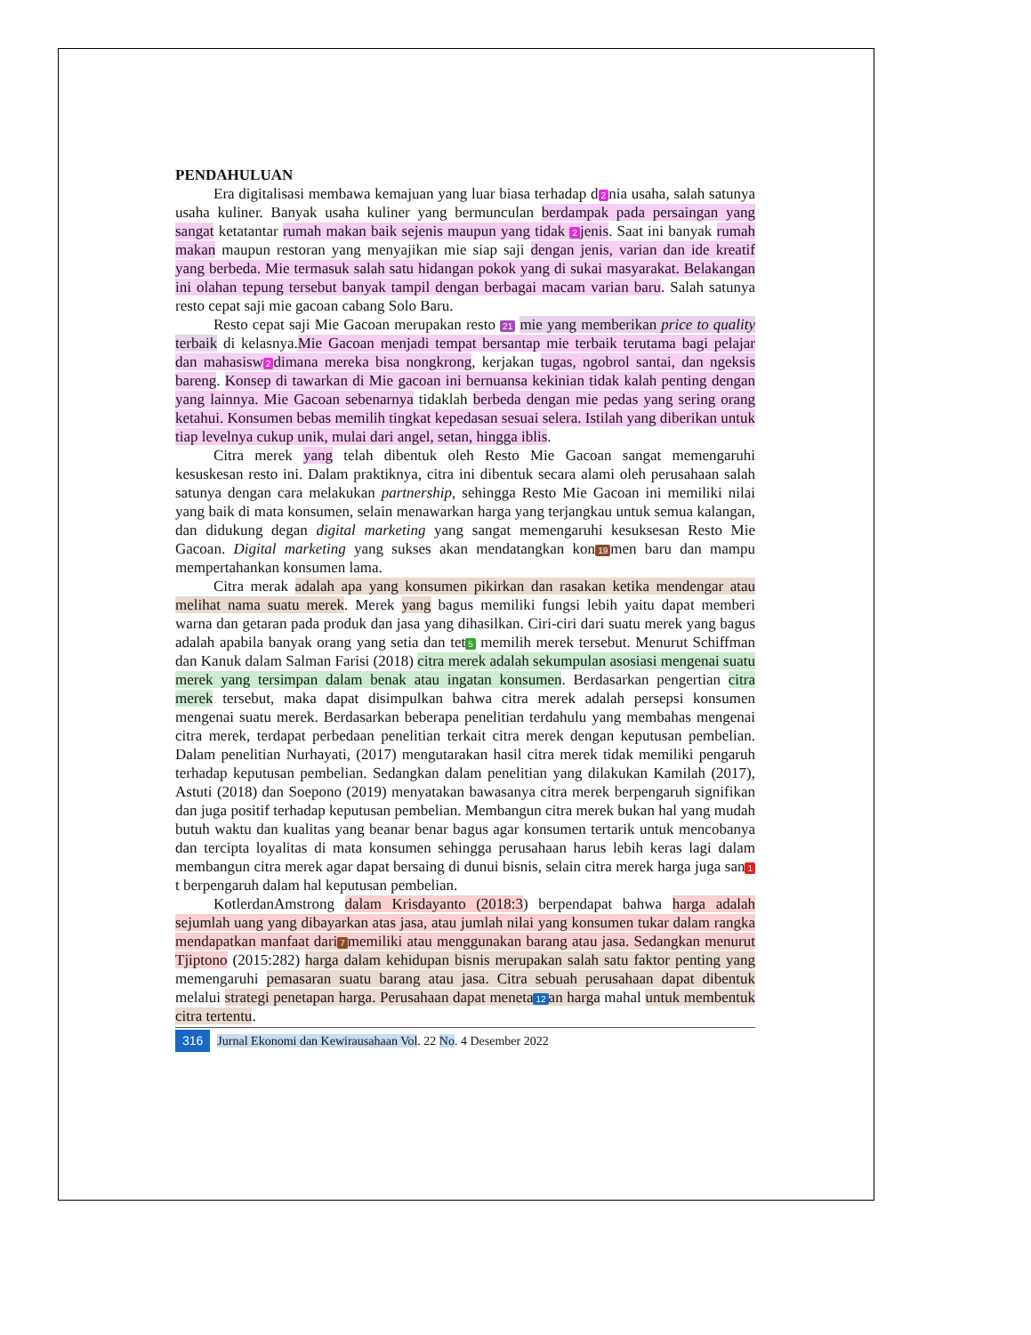PENDAHULUAN
Era digitalisasi membawa kemajuan yang luar biasa terhadap d 2 nia usaha, salah satunya usaha kuliner. Banyak usaha kuliner yang bermunculan berdampak pada persaingan yang sangat ketatantar rumah makan baik sejenis maupun yang tidak 2 jenis. Saat ini banyak rumah makan maupun restoran yang menyajikan mie siap saji dengan jenis, varian dan ide kreatif yang berbeda. Mie termasuk salah satu hidangan pokok yang di sukai masyarakat. Belakangan ini olahan tepung tersebut banyak tampil dengan berbagai macam varian baru. Salah satunya resto cepat saji mie gacoan cabang Solo Baru.
Resto cepat saji Mie Gacoan merupakan resto 21 mie yang memberikan price to quality terbaik di kelasnya.Mie Gacoan menjadi tempat bersantap mie terbaik terutama bagi pelajar dan mahasisw 2 dimana mereka bisa nongkrong, kerjakan tugas, ngobrol santai, dan ngeksis bareng. Konsep di tawarkan di Mie gacoan ini bernuansa kekinian tidak kalah penting dengan yang lainnya. Mie Gacoan sebenarnya tidaklah berbeda dengan mie pedas yang sering orang ketahui. Konsumen bebas memilih tingkat kepedasan sesuai selera. Istilah yang diberikan untuk tiap levelnya cukup unik, mulai dari angel, setan, hingga iblis.
Citra merek yang telah dibentuk oleh Resto Mie Gacoan sangat memengaruhi kesuskesan resto ini. Dalam praktiknya, citra ini dibentuk secara alami oleh perusahaan salah satunya dengan cara melakukan partnership, sehingga Resto Mie Gacoan ini memiliki nilai yang baik di mata konsumen, selain menawarkan harga yang terjangkau untuk semua kalangan, dan didukung degan digital marketing yang sangat memengaruhi kesuksesan Resto Mie Gacoan. Digital marketing yang sukses akan mendatangkan kon 19 men baru dan mampu mempertahankan konsumen lama.
Citra merak adalah apa yang konsumen pikirkan dan rasakan ketika mendengar atau melihat nama suatu merek. Merek yang bagus memiliki fungsi lebih yaitu dapat memberi warna dan getaran pada produk dan jasa yang dihasilkan. Ciri-ciri dari suatu merek yang bagus adalah apabila banyak orang yang setia dan tet 5 memilih merek tersebut. Menurut Schiffman dan Kanuk dalam Salman Farisi (2018) citra merek adalah sekumpulan asosiasi mengenai suatu merek yang tersimpan dalam benak atau ingatan konsumen. Berdasarkan pengertian citra merek tersebut, maka dapat disimpulkan bahwa citra merek adalah persepsi konsumen mengenai suatu merek. Berdasarkan beberapa penelitian terdahulu yang membahas mengenai citra merek, terdapat perbedaan penelitian terkait citra merek dengan keputusan pembelian. Dalam penelitian Nurhayati, (2017) mengutarakan hasil citra merek tidak memiliki pengaruh terhadap keputusan pembelian. Sedangkan dalam penelitian yang dilakukan Kamilah (2017), Astuti (2018) dan Soepono (2019) menyatakan bawasanya citra merek berpengaruh signifikan dan juga positif terhadap keputusan pembelian. Membangun citra merek bukan hal yang mudah butuh waktu dan kualitas yang beanar benar bagus agar konsumen tertarik untuk mencobanya dan tercipta loyalitas di mata konsumen sehingga perusahaan harus lebih keras lagi dalam membangun citra merek agar dapat bersaing di dunui bisnis, selain citra merek harga juga san 1 t berpengaruh dalam hal keputusan pembelian.
KotlerdanAmstrong dalam Krisdayanto (2018:3) berpendapat bahwa harga adalah sejumlah uang yang dibayarkan atas jasa, atau jumlah nilai yang konsumen tukar dalam rangka mendapatkan manfaat dari 7 memiliki atau menggunakan barang atau jasa. Sedangkan menurut Tjiptono (2015:282) harga dalam kehidupan bisnis merupakan salah satu faktor penting yang memengaruhi pemasaran suatu barang atau jasa. Citra sebuah perusahaan dapat dibentuk melalui strategi penetapan harga. Perusahaan dapat meneta 12 an harga mahal untuk membentuk citra tertentu.
316 Jurnal Ekonomi dan Kewirausahaan Vol. 22 No. 4 Desember 2022